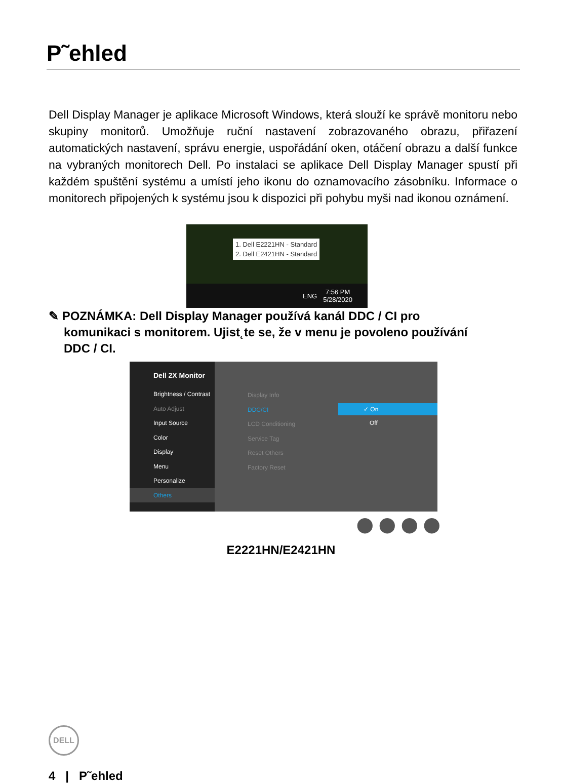P˜ehled
Dell Display Manager je aplikace Microsoft Windows, která slouží ke správě monitoru nebo skupiny monitorů. Umožňuje ruční nastavení zobrazovaného obrazu, přiřazení automatických nastavení, správu energie, uspořádání oken, otáčení obrazu a další funkce na vybraných monitorech Dell. Po instalaci se aplikace Dell Display Manager spustí při každém spuštění systému a umístí jeho ikonu do oznamovacího zásobníku. Informace o monitorech připojených k systému jsou k dispozici při pohybu myši nad ikonou oznámení.
1. Dell E2221HN - Standard
2. Dell E2421HN - Standard
ENG 7:56 PM
5/28/2020
✎ POZNÁMKA: Dell Display Manager používá kanál DDC / CI pro
komunikaci s monitorem. Ujist˛te se, že v menu je povoleno používání
DDC / CI.
Dell 2X Monitor
Brightness / Contrast
Auto Adjust
Input Source
Color
Display
Menu
Personalize
Others
Display Info
DDC/CI
LCD Conditioning
Service Tag
Reset Others
Factory Reset
✓ On
Off
⬤⬤⬤⬤
E2221HN/E2421HN
DELL
4 | P˜ehled